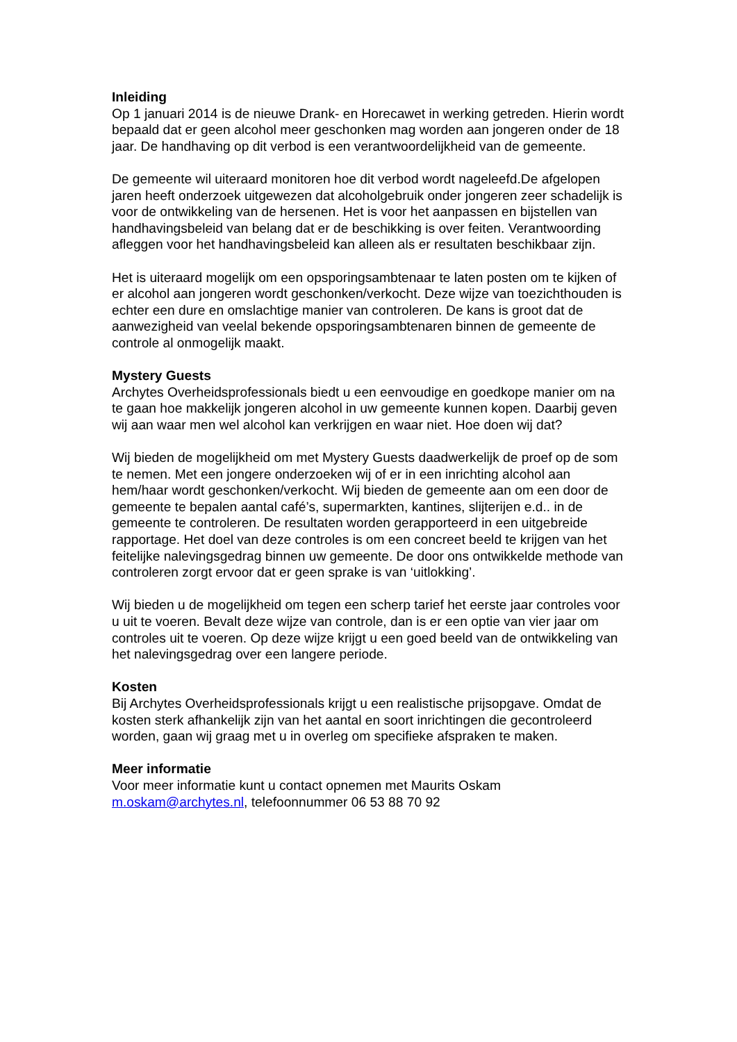Inleiding
Op 1 januari 2014 is de nieuwe Drank- en Horecawet in werking getreden. Hierin wordt bepaald dat er geen alcohol meer geschonken mag worden aan jongeren onder de 18 jaar. De handhaving op dit verbod is een verantwoordelijkheid van de gemeente.
De gemeente wil uiteraard monitoren hoe dit verbod wordt nageleefd.De afgelopen jaren heeft onderzoek uitgewezen dat alcoholgebruik onder jongeren zeer schadelijk is voor de ontwikkeling van de hersenen. Het is voor het aanpassen en bijstellen van handhavingsbeleid van belang dat er de beschikking is over feiten. Verantwoording afleggen voor het handhavingsbeleid kan alleen als er resultaten beschikbaar zijn.
Het is uiteraard mogelijk om een opsporingsambtenaar te laten posten om te kijken of er alcohol aan jongeren wordt geschonken/verkocht. Deze wijze van toezichthouden is echter een dure en omslachtige manier van controleren. De kans is groot dat de aanwezigheid van veelal bekende opsporingsambtenaren binnen de gemeente de controle al onmogelijk maakt.
Mystery Guests
Archytes Overheidsprofessionals biedt u een eenvoudige en goedkope manier om na te gaan hoe makkelijk jongeren alcohol in uw gemeente kunnen kopen. Daarbij geven wij aan waar men wel alcohol kan verkrijgen en waar niet. Hoe doen wij dat?
Wij bieden de mogelijkheid om met Mystery Guests daadwerkelijk de proef op de som te nemen. Met een jongere onderzoeken wij of er in een inrichting alcohol aan hem/haar wordt geschonken/verkocht. Wij bieden de gemeente aan om een door de gemeente te bepalen aantal café’s, supermarkten, kantines, slijterijen e.d.. in de gemeente te controleren. De resultaten worden gerapporteerd in een uitgebreide rapportage. Het doel van deze controles is om een concreet beeld te krijgen van het feitelijke nalevingsgedrag binnen uw gemeente. De door ons ontwikkelde methode van controleren zorgt ervoor dat er geen sprake is van ‘uitlokking’.
Wij bieden u de mogelijkheid om tegen een scherp tarief het eerste jaar controles voor u uit te voeren. Bevalt deze wijze van controle, dan is er een optie van vier jaar om controles uit te voeren. Op deze wijze krijgt u een goed beeld van de ontwikkeling van het nalevingsgedrag over een langere periode.
Kosten
Bij Archytes Overheidsprofessionals krijgt u een realistische prijsopgave. Omdat de kosten sterk afhankelijk zijn van het aantal en soort inrichtingen die gecontroleerd worden, gaan wij graag met u in overleg om specifieke afspraken te maken.
Meer informatie
Voor meer informatie kunt u contact opnemen met Maurits Oskam
m.oskam@archytes.nl, telefoonnummer 06 53 88 70 92